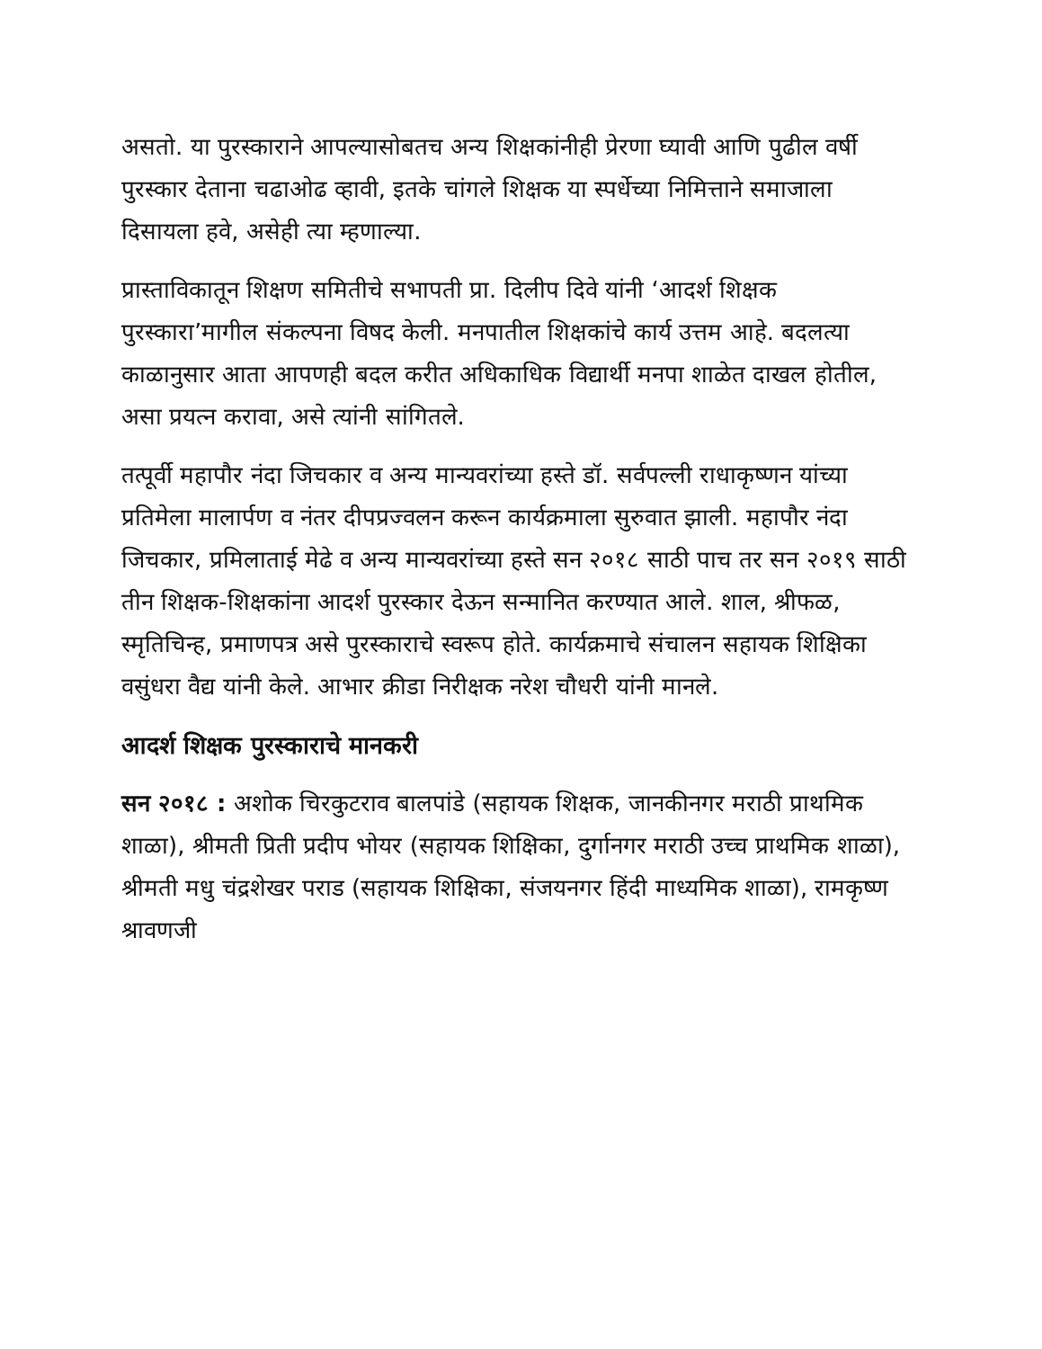असतो. या पुरस्काराने आपल्यासोबतच अन्य शिक्षकांनीही प्रेरणा घ्यावी आणि पुढील वर्षी पुरस्कार देताना चढाओढ व्हावी, इतके चांगले शिक्षक या स्पर्धेच्या निमित्ताने समाजाला दिसायला हवे, असेही त्या म्हणाल्या.
प्रास्ताविकातून शिक्षण समितीचे सभापती प्रा. दिलीप दिवे यांनी ‘आदर्श शिक्षक पुरस्कारा’मागील संकल्पना विषद केली. मनपातील शिक्षकांचे कार्य उत्तम आहे. बदलत्या काळानुसार आता आपणही बदल करीत अधिकाधिक विद्यार्थी मनपा शाळेत दाखल होतील, असा प्रयत्न करावा, असे त्यांनी सांगितले.
तत्पूर्वी महापौर नंदा जिचकार व अन्य मान्यवरांच्या हस्ते डॉ. सर्वपल्ली राधाकृष्णन यांच्या प्रतिमेला मालार्पण व नंतर दीपप्रज्वलन करून कार्यक्रमाला सुरुवात झाली. महापौर नंदा जिचकार, प्रमिलाताई मेढे व अन्य मान्यवरांच्या हस्ते सन २०१८ साठी पाच तर सन २०१९ साठी तीन शिक्षक-शिक्षकांना आदर्श पुरस्कार देऊन सन्मानित करण्यात आले. शाल, श्रीफळ, स्मृतिचिन्ह, प्रमाणपत्र असे पुरस्काराचे स्वरूप होते. कार्यक्रमाचे संचालन सहायक शिक्षिका वसुंधरा वैद्य यांनी केले. आभार क्रीडा निरीक्षक नरेश चौधरी यांनी मानले.
आदर्श शिक्षक पुरस्काराचे मानकरी
सन २०१८ : अशोक चिरकुटराव बालपांडे (सहायक शिक्षक, जानकीनगर मराठी प्राथमिक शाळा), श्रीमती प्रिती प्रदीप भोयर (सहायक शिक्षिका, दुर्गानगर मराठी उच्च प्राथमिक शाळा), श्रीमती मधु चंद्रशेखर पराड (सहायक शिक्षिका, संजयनगर हिंदी माध्यमिक शाळा), रामकृष्ण श्रावणजी